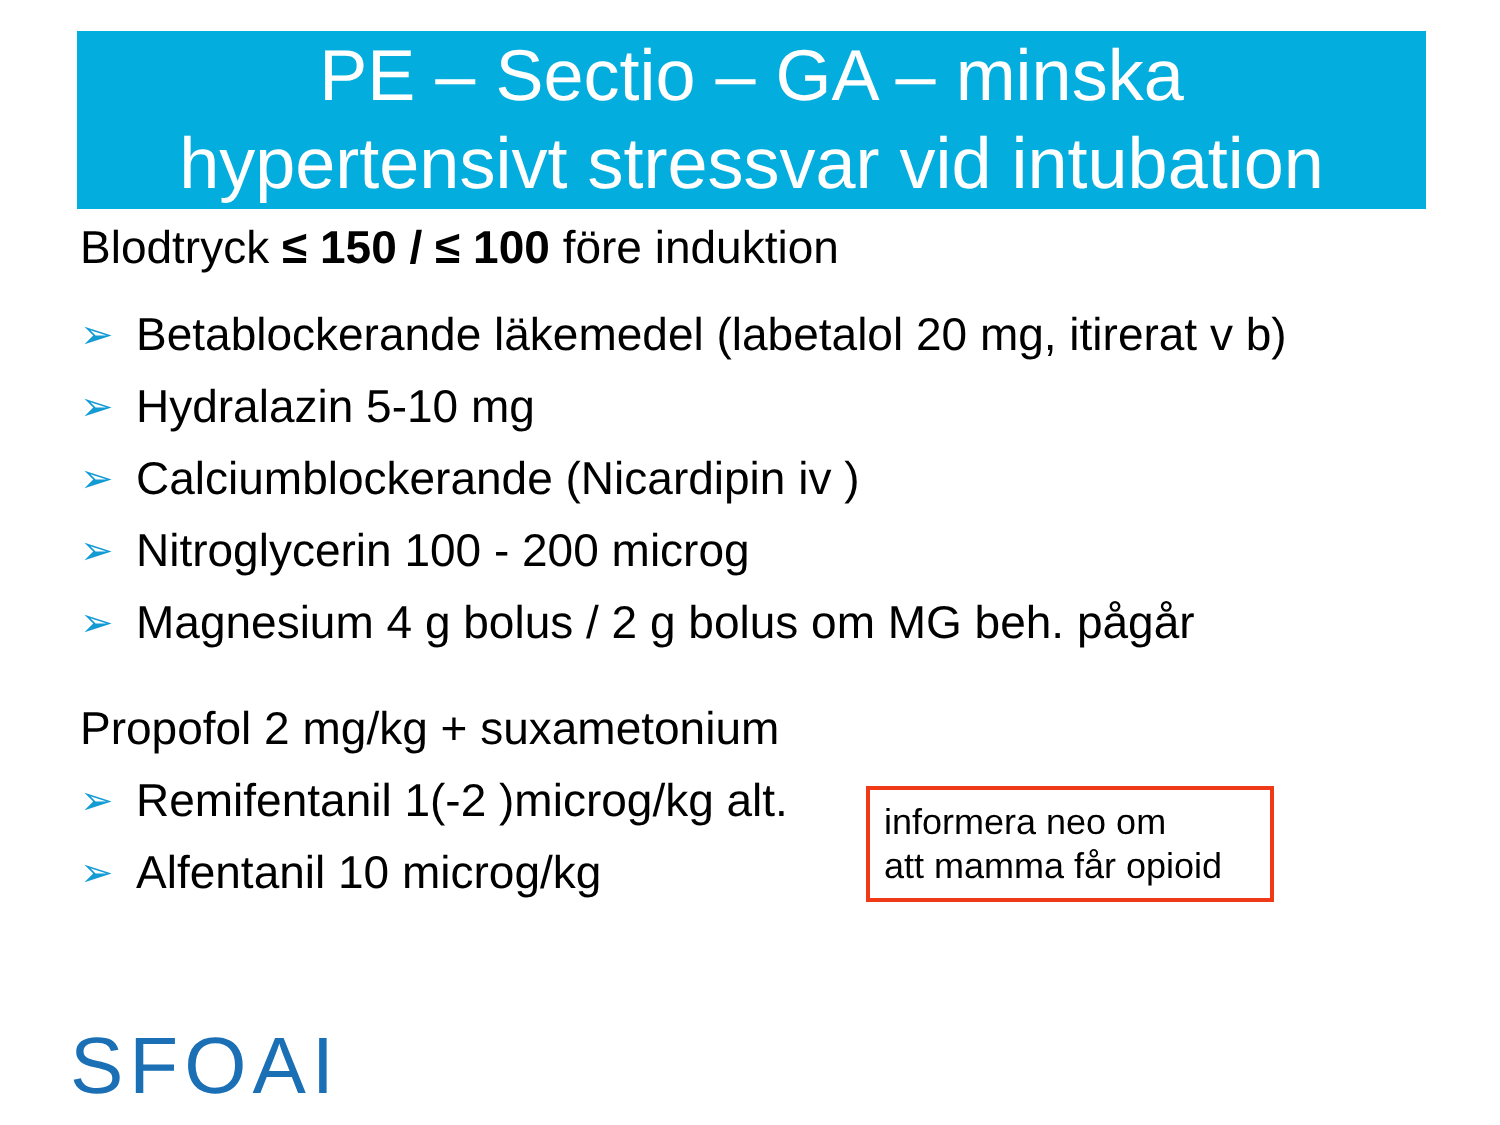PE – Sectio – GA – minska
hypertensivt stressvar vid intubation
Blodtryck ≤ 150 / ≤ 100 före induktion
➢ Betablockerande läkemedel (labetalol 20 mg, itirerat v b)
➢ Hydralazin 5-10 mg
➢ Calciumblockerande (Nicardipin iv )
➢ Nitroglycerin 100 - 200 microg
➢ Magnesium 4 g bolus / 2 g bolus om MG beh. pågår
Propofol 2 mg/kg + suxametonium
➢ Remifentanil 1(-2 )microg/kg alt.
➢ Alfentanil 10 microg/kg
informera neo om
att mamma får opioid
SFOAI